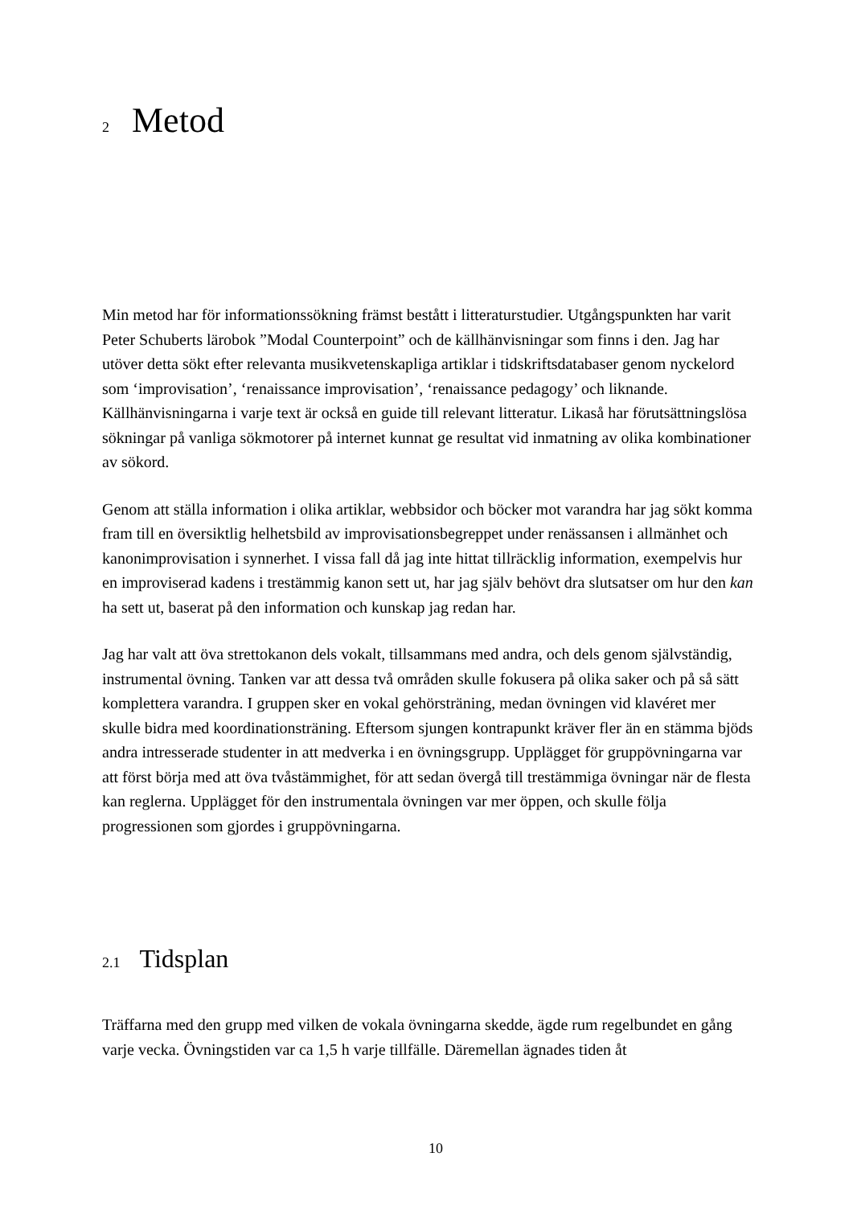2 Metod
Min metod har för informationssökning främst bestått i litteraturstudier. Utgångspunkten har varit Peter Schuberts lärobok ”Modal Counterpoint” och de källhänvisningar som finns i den. Jag har utöver detta sökt efter relevanta musikvetenskapliga artiklar i tidskriftsdatabaser genom nyckelord som ‘improvisation’, ‘renaissance improvisation’, ‘renaissance pedagogy’ och liknande. Källhänvisningarna i varje text är också en guide till relevant litteratur. Likaså har förutsättningslösa sökningar på vanliga sökmotorer på internet kunnat ge resultat vid inmatning av olika kombinationer av sökord.
Genom att ställa information i olika artiklar, webbsidor och böcker mot varandra har jag sökt komma fram till en översiktlig helhetsbild av improvisationsbegreppet under renässansen i allmänhet och kanonimprovisation i synnerhet. I vissa fall då jag inte hittat tillräcklig information, exempelvis hur en improviserad kadens i trestämmig kanon sett ut, har jag själv behövt dra slutsatser om hur den kan ha sett ut, baserat på den information och kunskap jag redan har.
Jag har valt att öva strettokanon dels vokalt, tillsammans med andra, och dels genom självständig, instrumental övning. Tanken var att dessa två områden skulle fokusera på olika saker och på så sätt komplettera varandra. I gruppen sker en vokal gehörsträning, medan övningen vid klavéret mer skulle bidra med koordinationsträning. Eftersom sjungen kontrapunkt kräver fler än en stämma bjöds andra intresserade studenter in att medverka i en övningsgrupp. Upplägget för gruppövningarna var att först börja med att öva tvåstämmighet, för att sedan övergå till trestämmiga övningar när de flesta kan reglerna. Upplägget för den instrumentala övningen var mer öppen, och skulle följa progressionen som gjordes i gruppövningarna.
2.1 Tidsplan
Träffarna med den grupp med vilken de vokala övningarna skedde, ägde rum regelbundet en gång varje vecka. Övningstiden var ca 1,5 h varje tillfälle. Däremellan ägnades tiden åt
10